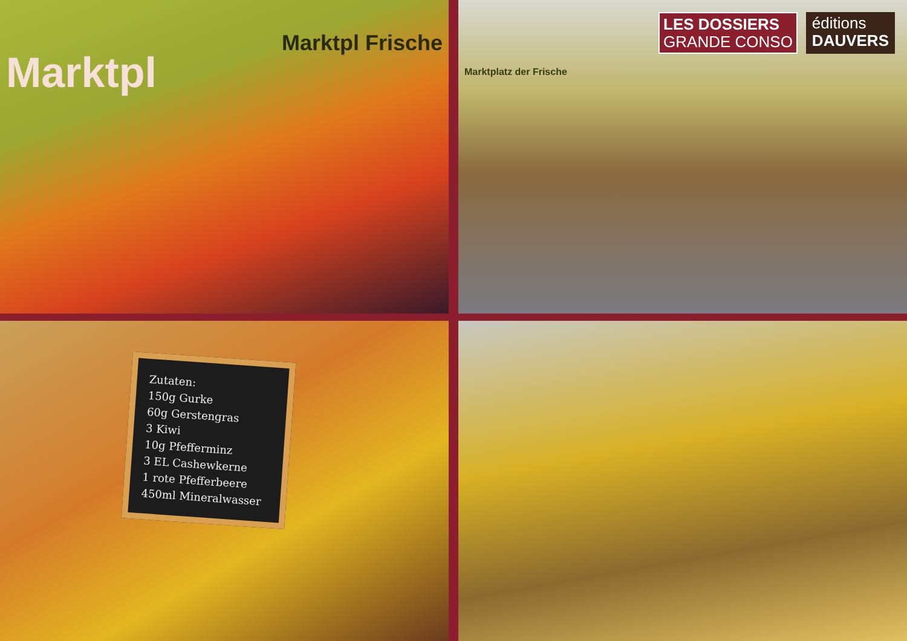Marktpl
Marktpl Frische
LES DOSSIERS
GRANDE CONSO
éditions
DAUVERS
Marktplatz der Frische
Zutaten:
150g Gurke
60g Gerstengras
3 Kiwi
10g Pfefferminz
3 EL Cashewkerne
1 rote Pfefferbeere
450ml Mineralwasser